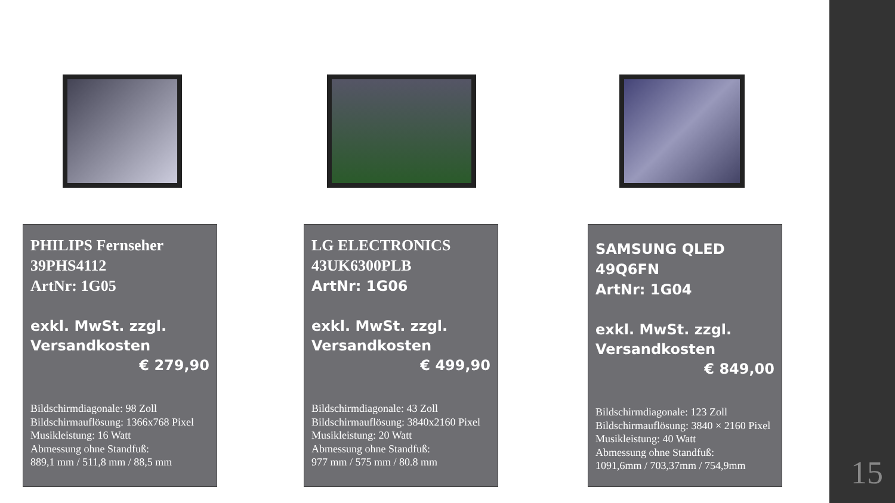PHILIPS Fernseher
39PHS4112
ArtNr: 1G05
exkl. MwSt. zzgl.
Versandkosten
€ 279,90
Bildschirmdiagonale: 98 Zoll
Bildschirmauflösung: 1366x768 Pixel
Musikleistung: 16 Watt
Abmessung ohne Standfuß:
889,1 mm / 511,8 mm / 88,5 mm
LG ELECTRONICS
43UK6300PLB
ArtNr: 1G06
exkl. MwSt. zzgl.
Versandkosten
€ 499,90
Bildschirmdiagonale: 43 Zoll
Bildschirmauflösung: 3840x2160 Pixel
Musikleistung: 20 Watt
Abmessung ohne Standfuß:
977 mm / 575 mm / 80.8 mm
SAMSUNG QLED
49Q6FN
ArtNr: 1G04
exkl. MwSt. zzgl.
Versandkosten
€ 849,00
Bildschirmdiagonale: 123 Zoll
Bildschirmauflösung: 3840 × 2160 Pixel
Musikleistung: 40 Watt
Abmessung ohne Standfuß:
1091,6mm / 703,37mm / 754,9mm
15